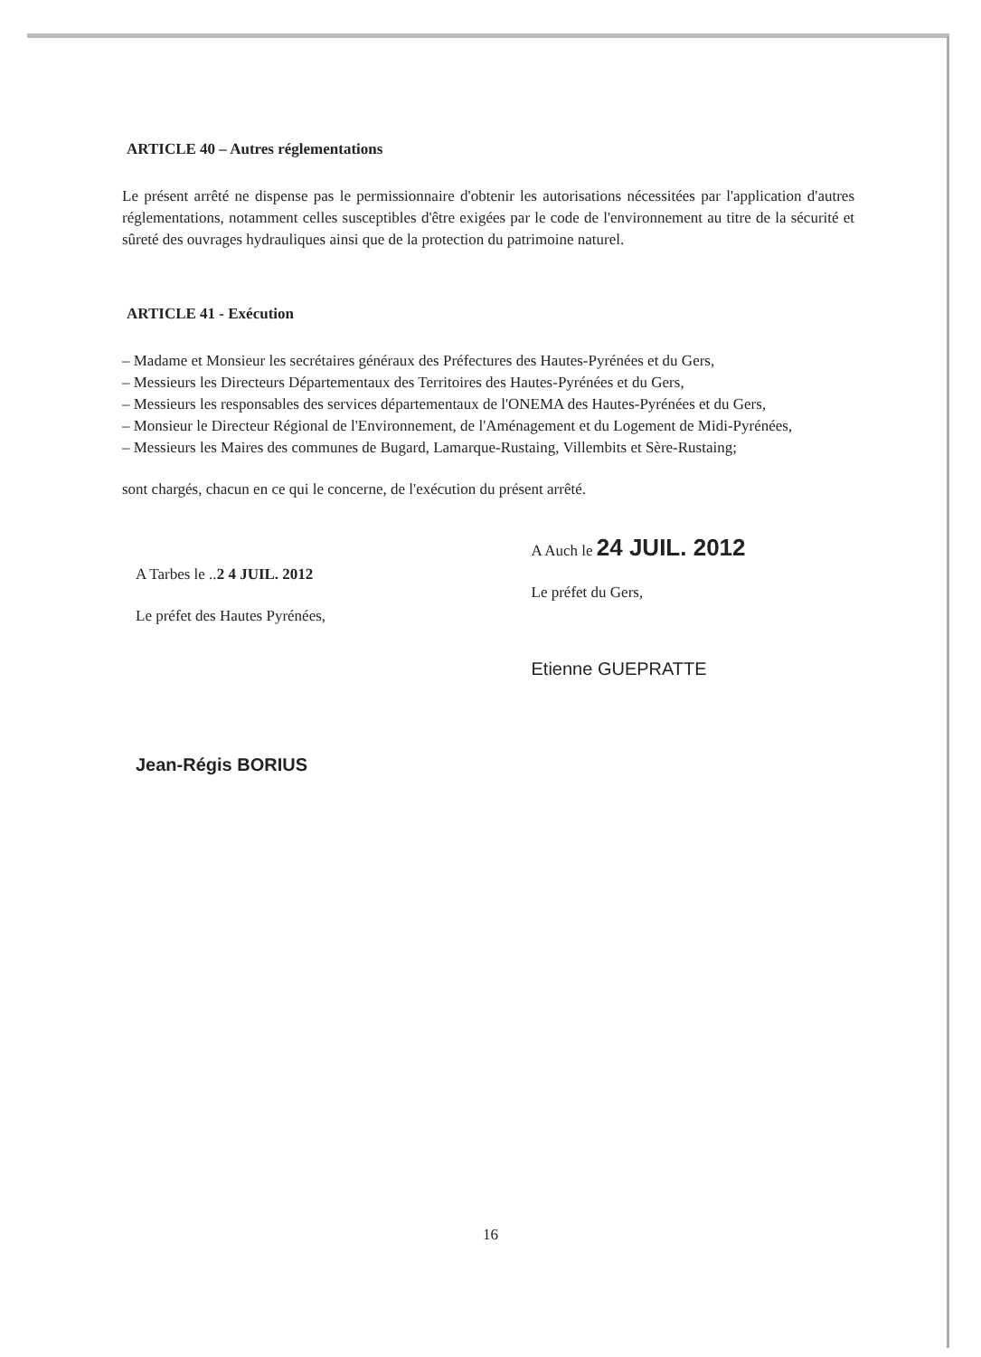ARTICLE 40 – Autres réglementations
Le présent arrêté ne dispense pas le permissionnaire d'obtenir les autorisations nécessitées par l'application d'autres réglementations, notamment celles susceptibles d'être exigées par le code de l'environnement au titre de la sécurité et sûreté des ouvrages hydrauliques ainsi que de la protection du patrimoine naturel.
ARTICLE 41 - Exécution
– Madame et Monsieur les secrétaires généraux des Préfectures des Hautes-Pyrénées et du Gers,
– Messieurs les Directeurs Départementaux des Territoires des Hautes-Pyrénées et du Gers,
– Messieurs les responsables des services départementaux de l'ONEMA des Hautes-Pyrénées et du Gers,
– Monsieur le Directeur Régional de l'Environnement, de l'Aménagement et du Logement de Midi-Pyrénées,
– Messieurs les Maires des communes de Bugard, Lamarque-Rustaing, Villembits et Sère-Rustaing;
sont chargés, chacun en ce qui le concerne, de l'exécution du présent arrêté.
A Tarbes le ..2 4 JUIL. 2012
Le préfet des Hautes Pyrénées,
Jean-Régis BORIUS
A Auch le 24 JUIL. 2012
Le préfet du Gers,
Etienne GUEPRATTE
16